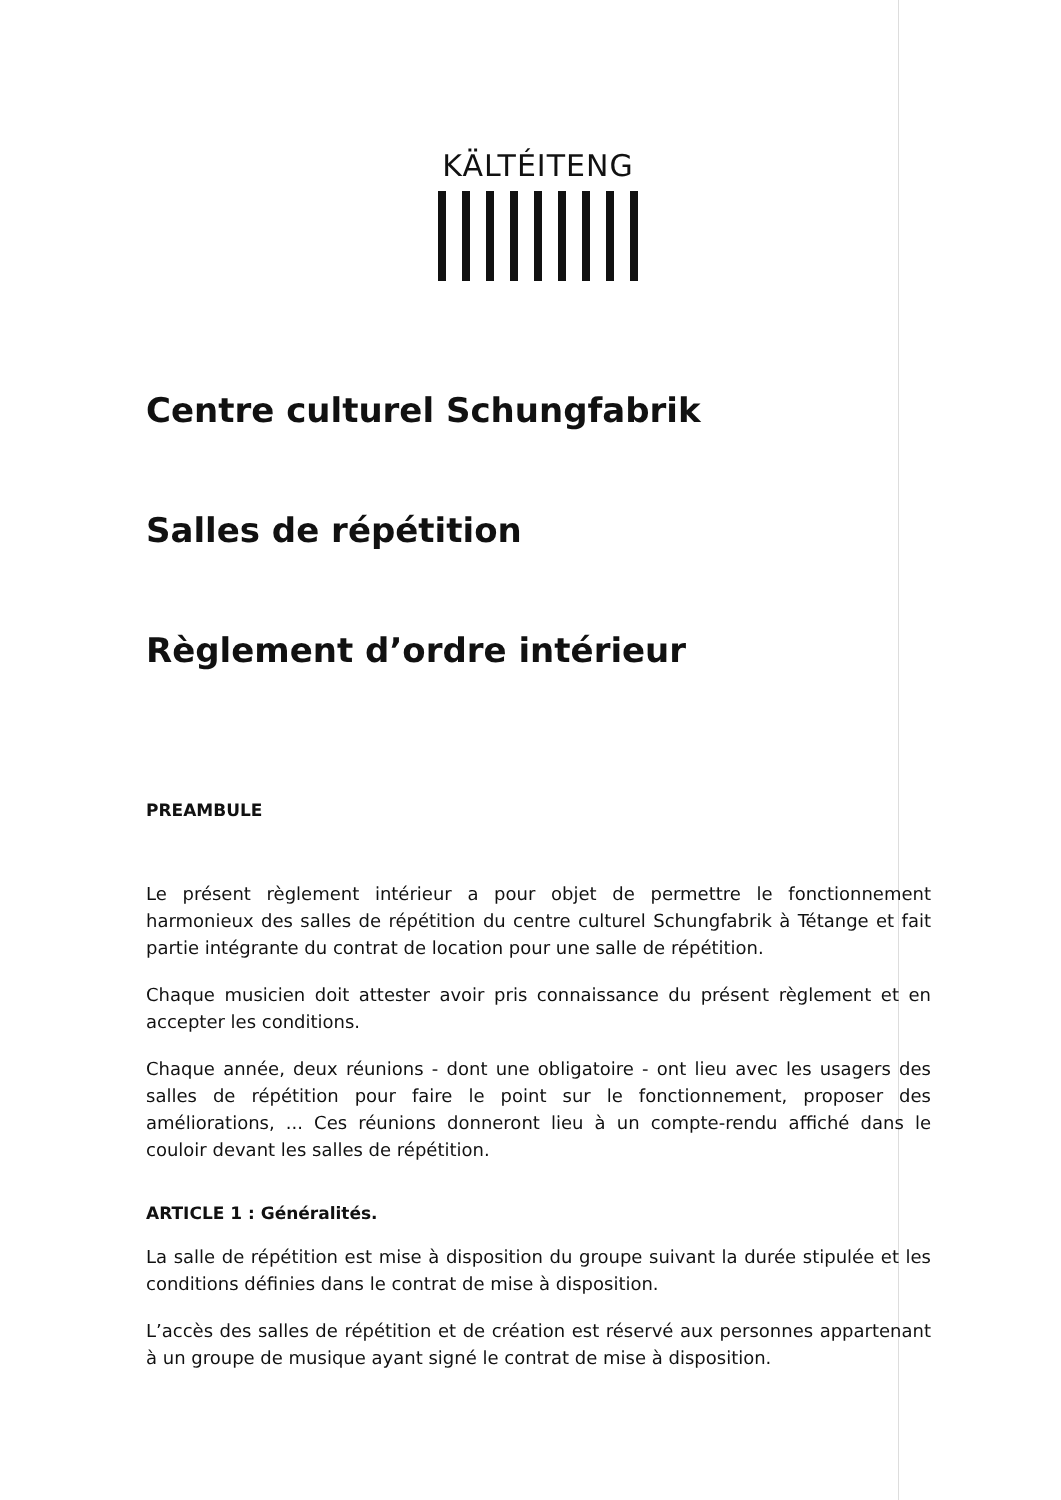KÄLTÉITENG
Centre culturel Schungfabrik
Salles de répétition
Règlement d’ordre intérieur
PREAMBULE
Le présent règlement intérieur a pour objet de permettre le fonctionnement harmonieux des salles de répétition du centre culturel Schungfabrik à Tétange et fait partie intégrante du contrat de location pour une salle de répétition.
Chaque musicien doit attester avoir pris connaissance du présent règlement et en accepter les conditions.
Chaque année, deux réunions - dont une obligatoire - ont lieu avec les usagers des salles de répétition pour faire le point sur le fonctionnement, proposer des améliorations, ... Ces réunions donneront lieu à un compte-rendu affiché dans le couloir devant les salles de répétition.
ARTICLE 1 : Généralités.
La salle de répétition est mise à disposition du groupe suivant la durée stipulée et les conditions définies dans le contrat de mise à disposition.
L’accès des salles de répétition et de création est réservé aux personnes appartenant à un groupe de musique ayant signé le contrat de mise à disposition.